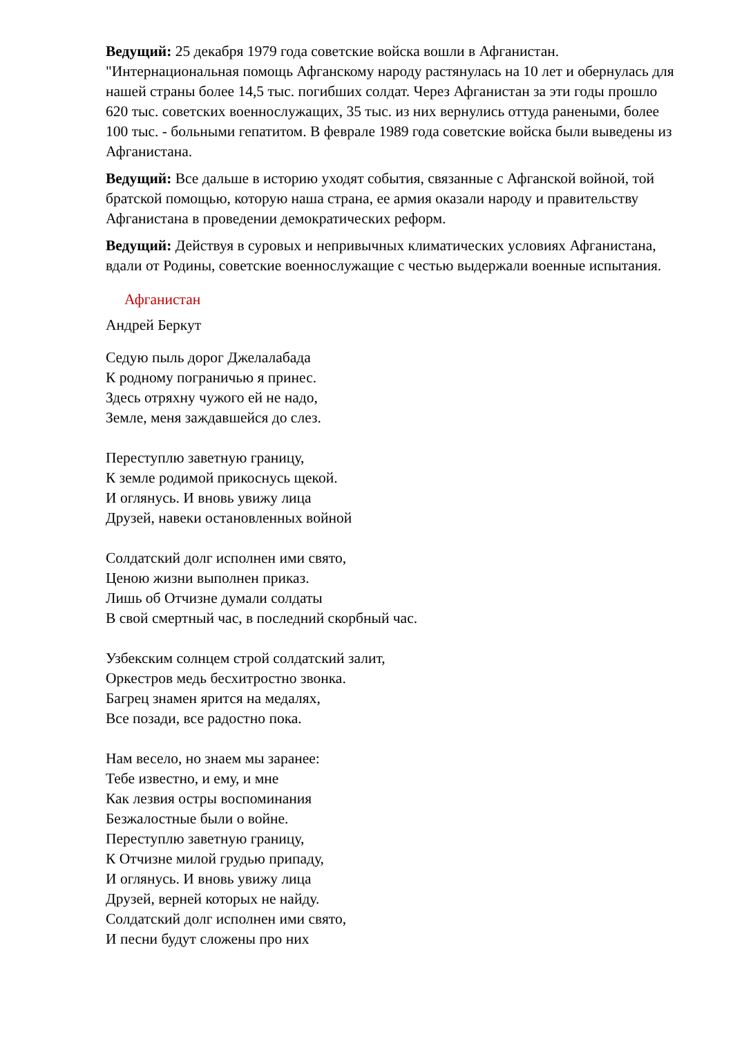Ведущий: 25 декабря 1979 года советские войска вошли в Афганистан. "Интернациональная помощь Афганскому народу растянулась на 10 лет и обернулась для нашей страны более 14,5 тыс. погибших солдат. Через Афганистан за эти годы прошло 620 тыс. советских военнослужащих, 35 тыс. из них вернулись оттуда ранеными, более 100 тыс. - больными гепатитом. В феврале 1989 года советские войска были выведены из Афганистана.
Ведущий: Все дальше в историю уходят события, связанные с Афганской войной, той братской помощью, которую наша страна, ее армия оказали народу и правительству Афганистана в проведении демократических реформ.
Ведущий: Действуя в суровых и непривычных климатических условиях Афганистана, вдали от Родины, советские военнослужащие с честью выдержали военные испытания.
Афганистан
Андрей Беркут
Седую пыль дорог Джелалабада
К родному пограничью я принес.
Здесь отряхну чужого ей не надо,
Земле, меня заждавшейся до слез.
Переступлю заветную границу,
К земле родимой прикоснусь щекой.
И оглянусь. И вновь увижу лица
Друзей, навеки остановленных войной
Солдатский долг исполнен ими свято,
Ценою жизни выполнен приказ.
Лишь об Отчизне думали солдаты
В свой смертный час, в последний скорбный час.
Узбекским солнцем строй солдатский залит,
Оркестров медь бесхитростно звонка.
Багрец знамен ярится на медалях,
Все позади, все радостно пока.
Нам весело, но знаем мы заранее:
Тебе известно, и ему, и мне
Как лезвия остры воспоминания
Безжалостные были о войне.
Переступлю заветную границу,
К Отчизне милой грудью припаду,
И оглянусь. И вновь увижу лица
Друзей, верней которых не найду.
Солдатский долг исполнен ими свято,
И песни будут сложены про них